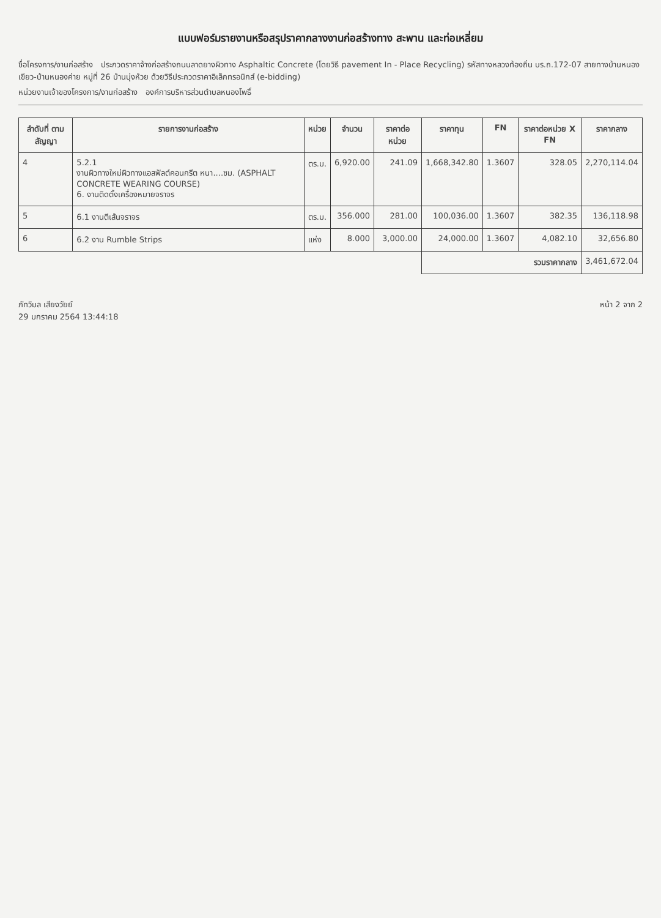แบบฟอร์มรายงานหรือสรุปราคากลางงานก่อสร้างทาง สะพาน และท่อเหลี่ยม
ชื่อโครงการ/งานก่อสร้าง ประกวดราคาจ้างก่อสร้างถนนลาดยางผิวทาง Asphaltic Concrete (โดยวิธี pavement In - Place Recycling) รหัสทางหลวงท้องถิ่น บร.ถ.172-07 สายทางบ้านหนองเขียว-บ้านหนองค่าย หมู่ที่ 26 บ้านบุ่งห้วย ด้วยวิธีประกวดราคาอิเล็กทรอนิกส์ (e-bidding)
หน่วยงานเจ้าของโครงการ/งานก่อสร้าง องค์การบริหารส่วนตำบลหนองโพธิ์
| ลำดับที่ ตามสัญญา | รายการงานก่อสร้าง | หน่วย | จำนวน | ราคาต่อหน่วย | ราคาทุน | FN | ราคาต่อหน่วย X FN | ราคากลาง |
| --- | --- | --- | --- | --- | --- | --- | --- | --- |
| 4 | 5.2.1 งานผิวทางใหม่ผิวทางแอสฟัลต์คอนกรีต หนา....ซม. (ASPHALT CONCRETE WEARING COURSE) 6. งานติดตั้งเครื่องหมายจราจร | ตร.ม. | 6,920.00 | 241.09 | 1,668,342.80 | 1.3607 | 328.05 | 2,270,114.04 |
| 5 | 6.1 งานตีเส้นจราจร | ตร.ม. | 356.000 | 281.00 | 100,036.00 | 1.3607 | 382.35 | 136,118.98 |
| 6 | 6.2 งาน Rumble Strips | แห่ง | 8.000 | 3,000.00 | 24,000.00 | 1.3607 | 4,082.10 | 32,656.80 |
| | | | | | รวมราคากลาง | | | 3,461,672.04 |
ภัทวิมล เสียงวัยย์
29 มกราคม 2564 13:44:18
หน้า 2 จาก 2